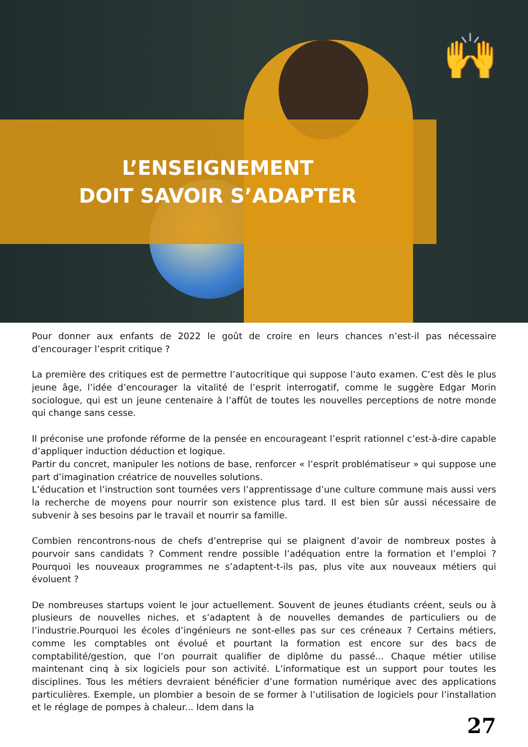L’ENSEIGNEMENT
DOIT SAVOIR S’ADAPTER
🙌
Pour donner aux enfants de 2022 le goût de croire en leurs chances n’est-il pas nécessaire d’encourager l’esprit critique ?
La première des critiques est de permettre l’autocritique qui suppose l’auto examen. C’est dès le plus jeune âge, l’idée d’encourager la vitalité de l’esprit interrogatif, comme le suggère Edgar Morin sociologue, qui est un jeune centenaire à l’affût de toutes les nouvelles perceptions de notre monde qui change sans cesse.
Il préconise une profonde réforme de la pensée en encourageant l’esprit rationnel c’est-à-dire capable d’appliquer induction déduction et logique.
Partir du concret, manipuler les notions de base, renforcer « l’esprit problématiseur » qui suppose une part d’imagination créatrice de nouvelles solutions.
L’éducation et l’instruction sont tournées vers l’apprentissage d’une culture commune mais aussi vers la recherche de moyens pour nourrir son existence plus tard. Il est bien sûr aussi nécessaire de subvenir à ses besoins par le travail et nourrir sa famille.
Combien rencontrons-nous de chefs d’entreprise qui se plaignent d’avoir de nombreux postes à pourvoir sans candidats ? Comment rendre possible l’adéquation entre la formation et l’emploi ? Pourquoi les nouveaux programmes ne s’adaptent-t-ils pas, plus vite aux nouveaux métiers qui évoluent ?
De nombreuses startups voient le jour actuellement. Souvent de jeunes étudiants créent, seuls ou à plusieurs de nouvelles niches, et s’adaptent à de nouvelles demandes de particuliers ou de l’industrie.Pourquoi les écoles d’ingénieurs ne sont-elles pas sur ces créneaux ? Certains métiers, comme les comptables ont évolué et pourtant la formation est encore sur des bacs de comptabilité/gestion, que l’on pourrait qualifier de diplôme du passé... Chaque métier utilise maintenant cinq à six logiciels pour son activité. L’informatique est un support pour toutes les disciplines. Tous les métiers devraient bénéficier d’une formation numérique avec des applications particulières. Exemple, un plombier a besoin de se former à l’utilisation de logiciels pour l’installation et le réglage de pompes à chaleur... Idem dans la
27